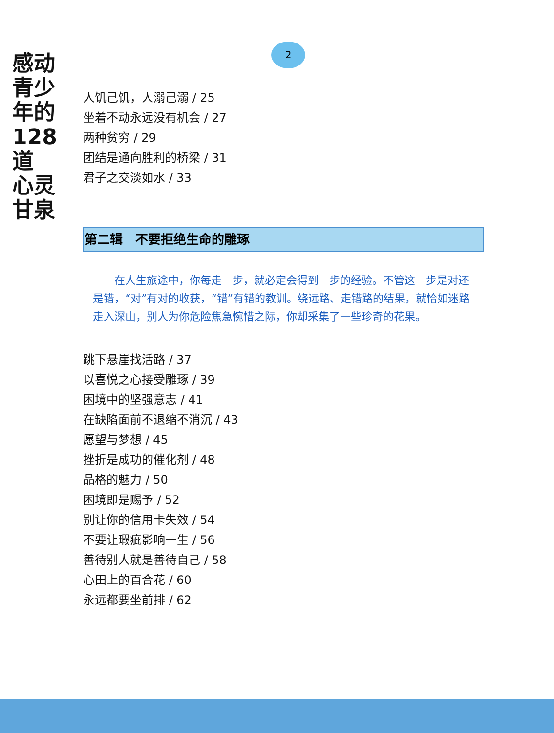感动
青少年的
128道
心灵
甘泉
2
人饥己饥，人溺己溺 / 25
坐着不动永远没有机会 / 27
两种贫穷 / 29
团结是通向胜利的桥梁 / 31
君子之交淡如水 / 33
第二辑　不要拒绝生命的雕琢
在人生旅途中，你每走一步，就必定会得到一步的经验。不管这一步是对还是错，“对”有对的收获，“错”有错的教训。绕远路、走错路的结果，就恰如迷路走入深山，别人为你危险焦急惋惜之际，你却采集了一些珍奇的花果。
跳下悬崖找活路 / 37
以喜悦之心接受雕琢 / 39
困境中的坚强意志 / 41
在缺陷面前不退缩不消沉 / 43
愿望与梦想 / 45
挫折是成功的催化剂 / 48
品格的魅力 / 50
困境即是赐予 / 52
别让你的信用卡失效 / 54
不要让瑕疵影响一生 / 56
善待别人就是善待自己 / 58
心田上的百合花 / 60
永远都要坐前排 / 62